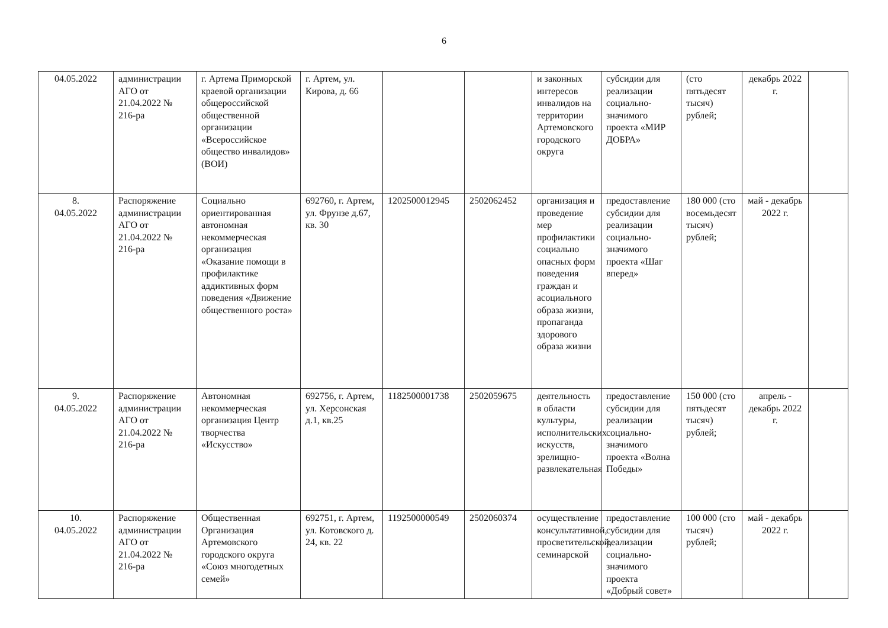6
| 04.05.2022 | администрации АГО от 21.04.2022 № 216-ра | г. Артема Приморской краевой организации общероссийской общественной организации «Всероссийское общество инвалидов» (ВОИ) | г. Артем, ул. Кирова, д. 66 | | | и законных интересов инвалидов на территории Артемовского городского округа | субсидии для реализации социально-значимого проекта «МИР ДОБРА» | (сто пятьдесят тысяч) рублей; | декабрь 2022 г. | |
| 8. 04.05.2022 | Распоряжение администрации АГО от 21.04.2022 № 216-ра | Социально ориентированная автономная некоммерческая организация «Оказание помощи в профилактике аддиктивных форм поведения «Движение общественного роста» | 692760, г. Артем, ул. Фрунзе д.67, кв. 30 | 1202500012945 | 2502062452 | организация и проведение мер профилактики социально опасных форм поведения граждан и асоциального образа жизни, пропаганда здорового образа жизни | предоставление субсидии для реализации социально-значимого проекта «Шаг вперед» | 180 000 (сто восемьдесят тысяч) рублей; | май - декабрь 2022 г. | |
| 9. 04.05.2022 | Распоряжение администрации АГО от 21.04.2022 № 216-ра | Автономная некоммерческая организация Центр творчества «Искусство» | 692756, г. Артем, ул. Херсонская д.1, кв.25 | 1182500001738 | 2502059675 | деятельность в области культуры, исполнительских искусств, зрелищно-развлекательная | предоставление субсидии для реализации социально-значимого проекта «Волна Победы» | 150 000 (сто пятьдесят тысяч) рублей; | апрель - декабрь 2022 г. | |
| 10. 04.05.2022 | Распоряжение администрации АГО от 21.04.2022 № 216-ра | Общественная Организация Артемовского городского округа «Союз многодетных семей» | 692751, г. Артем, ул. Котовского д. 24, кв. 22 | 1192500000549 | 2502060374 | осуществление консультативной, просветительской, семинарской | предоставление субсидии для реализации социально-значимого проекта «Добрый совет» | 100 000 (сто тысяч) рублей; | май - декабрь 2022 г. | |